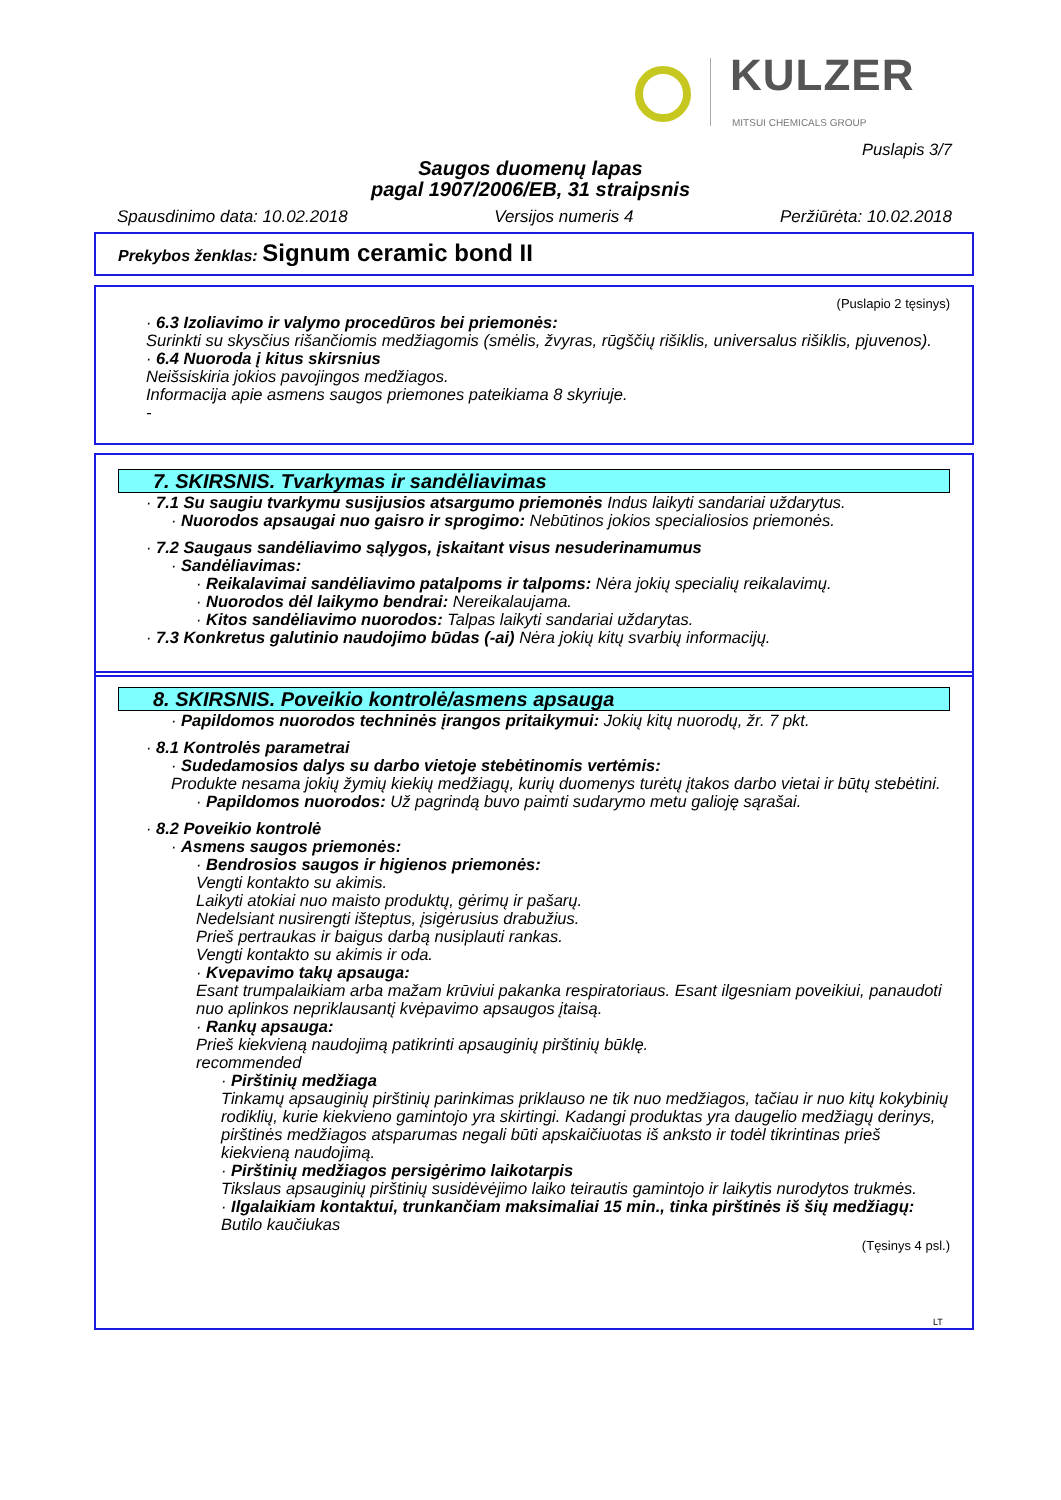KULZER
MITSUI CHEMICALS GROUP
Puslapis 3/7
Saugos duomenų lapas
pagal 1907/2006/EB, 31 straipsnis
Spausdinimo data: 10.02.2018 Versijos numeris 4 Peržiūrėta: 10.02.2018
Prekybos ženklas: Signum ceramic bond II
(Puslapio 2 tęsinys)
· 6.3 Izoliavimo ir valymo procedūros bei priemonės:
Surinkti su skysčius rišančiomis medžiagomis (smėlis, žvyras, rūgščių rišiklis, universalus rišiklis, pjuvenos).
· 6.4 Nuoroda į kitus skirsnius
Neišsiskiria jokios pavojingos medžiagos.
Informacija apie asmens saugos priemones pateikiama 8 skyriuje.
-
7. SKIRSNIS. Tvarkymas ir sandėliavimas
· 7.1 Su saugiu tvarkymu susijusios atsargumo priemonės Indus laikyti sandariai uždarytus.
· Nuorodos apsaugai nuo gaisro ir sprogimo: Nebūtinos jokios specialiosios priemonės.
· 7.2 Saugaus sandėliavimo sąlygos, įskaitant visus nesuderinamumus
· Sandėliavimas:
· Reikalavimai sandėliavimo patalpoms ir talpoms: Nėra jokių specialių reikalavimų.
· Nuorodos dėl laikymo bendrai: Nereikalaujama.
· Kitos sandėliavimo nuorodos: Talpas laikyti sandariai uždarytas.
· 7.3 Konkretus galutinio naudojimo būdas (-ai) Nėra jokių kitų svarbių informacijų.
8. SKIRSNIS. Poveikio kontrolė/asmens apsauga
· Papildomos nuorodos techninės įrangos pritaikymui: Jokių kitų nuorodų, žr. 7 pkt.
· 8.1 Kontrolės parametrai
· Sudedamosios dalys su darbo vietoje stebėtinomis vertėmis:
Produkte nesama jokių žymių kiekių medžiagų, kurių duomenys turėtų įtakos darbo vietai ir būtų stebėtini.
· Papildomos nuorodos: Už pagrindą buvo paimti sudarymo metu galioję sąrašai.
· 8.2 Poveikio kontrolė
· Asmens saugos priemonės:
· Bendrosios saugos ir higienos priemonės:
Vengti kontakto su akimis.
Laikyti atokiai nuo maisto produktų, gėrimų ir pašarų.
Nedelsiant nusirengti išteptus, įsigėrusius drabužius.
Prieš pertraukas ir baigus darbą nusiplauti rankas.
Vengti kontakto su akimis ir oda.
· Kvepavimo takų apsauga:
Esant trumpalaikiam arba mažam krūviui pakanka respiratoriaus. Esant ilgesniam poveikiui, panaudoti nuo aplinkos nepriklausantį kvėpavimo apsaugos įtaisą.
· Rankų apsauga:
Prieš kiekvieną naudojimą patikrinti apsauginių pirštinių būklę.
recommended
· Pirštinių medžiaga
Tinkamų apsauginių pirštinių parinkimas priklauso ne tik nuo medžiagos, tačiau ir nuo kitų kokybinių rodiklių, kurie kiekvieno gamintojo yra skirtingi. Kadangi produktas yra daugelio medžiagų derinys, pirštinės medžiagos atsparumas negali būti apskaičiuotas iš anksto ir todėl tikrintinas prieš kiekvieną naudojimą.
· Pirštinių medžiagos persigėrimo laikotarpis
Tikslaus apsauginių pirštinių susidėvėjimo laiko teirautis gamintojo ir laikytis nurodytos trukmės.
· Ilgalaikiam kontaktui, trunkančiam maksimaliai 15 min., tinka pirštinės iš šių medžiagų:
Butilo kaučiukas
(Tęsinys 4 psl.)
LT